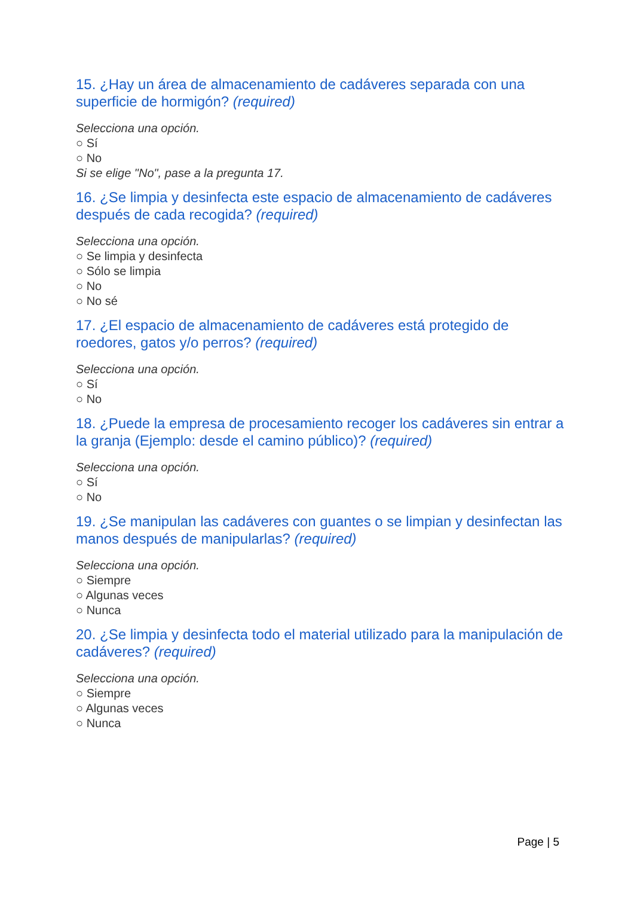15. ¿Hay un área de almacenamiento de cadáveres separada con una superficie de hormigón? (required)
Selecciona una opción.
○ Sí
○ No
Si se elige "No", pase a la pregunta 17.
16. ¿Se limpia y desinfecta este espacio de almacenamiento de cadáveres después de cada recogida? (required)
Selecciona una opción.
○ Se limpia y desinfecta
○ Sólo se limpia
○ No
○ No sé
17. ¿El espacio de almacenamiento de cadáveres está protegido de roedores, gatos y/o perros? (required)
Selecciona una opción.
○ Sí
○ No
18. ¿Puede la empresa de procesamiento recoger los cadáveres sin entrar a la granja (Ejemplo: desde el camino público)? (required)
Selecciona una opción.
○ Sí
○ No
19. ¿Se manipulan las cadáveres con guantes o se limpian y desinfectan las manos después de manipularlas? (required)
Selecciona una opción.
○ Siempre
○ Algunas veces
○ Nunca
20. ¿Se limpia y desinfecta todo el material utilizado para la manipulación de cadáveres? (required)
Selecciona una opción.
○ Siempre
○ Algunas veces
○ Nunca
Page | 5